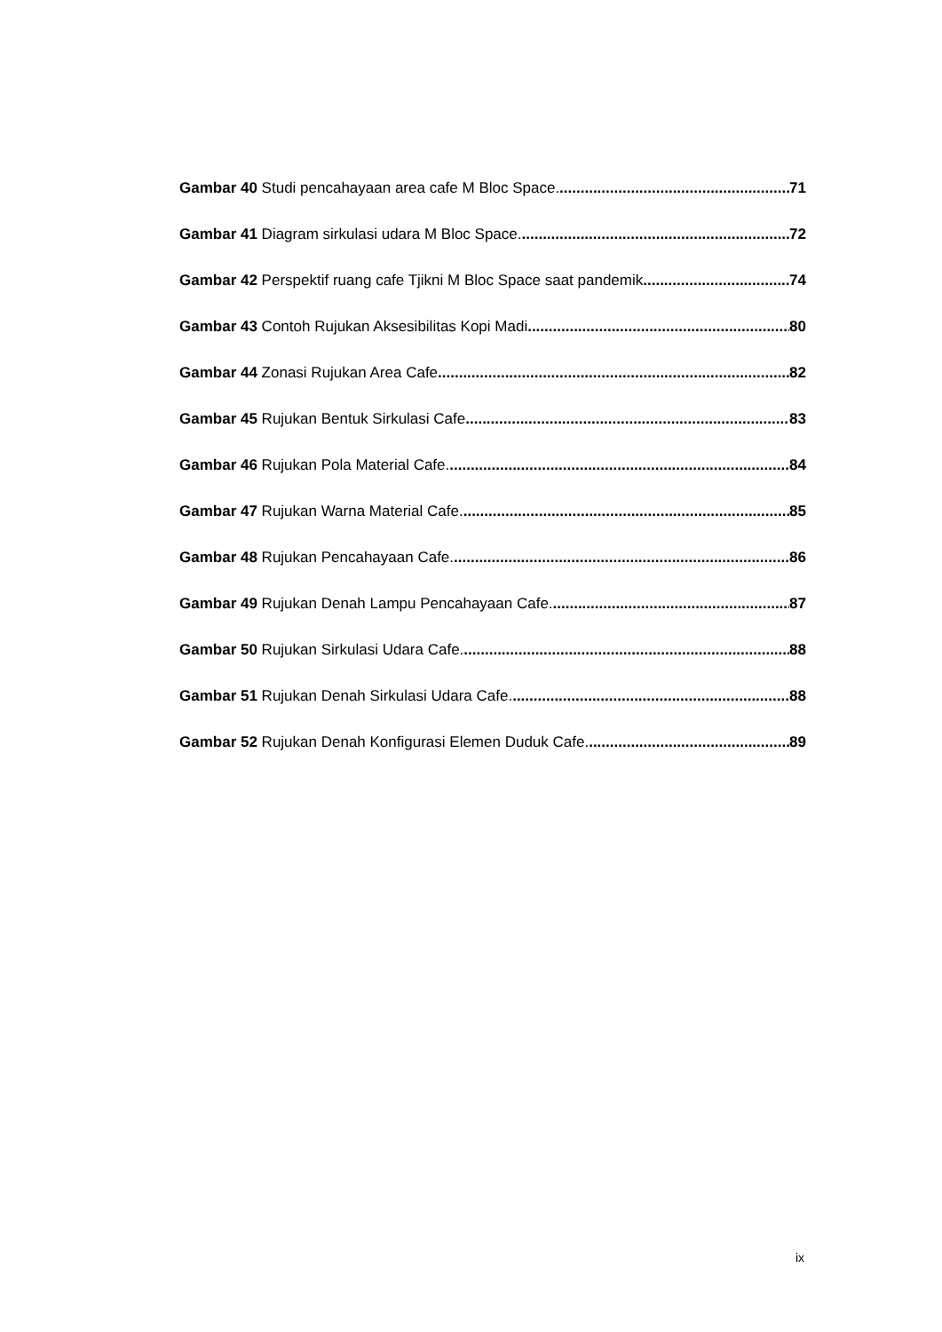Gambar 40 Studi pencahayaan area cafe M Bloc Space. 71
Gambar 41 Diagram sirkulasi udara M Bloc Space. 72
Gambar 42 Perspektif ruang cafe Tjikni M Bloc Space saat pandemik 74
Gambar 43 Contoh Rujukan Aksesibilitas Kopi Madi 80
Gambar 44 Zonasi Rujukan Area Cafe 82
Gambar 45 Rujukan Bentuk Sirkulasi Cafe 83
Gambar 46 Rujukan Pola Material Cafe. 84
Gambar 47 Rujukan Warna Material Cafe. 85
Gambar 48 Rujukan Pencahayaan Cafe. 86
Gambar 49 Rujukan Denah Lampu Pencahayaan Cafe. 87
Gambar 50 Rujukan Sirkulasi Udara Cafe. 88
Gambar 51 Rujukan Denah Sirkulasi Udara Cafe. 88
Gambar 52 Rujukan Denah Konfigurasi Elemen Duduk Cafe. 89
ix